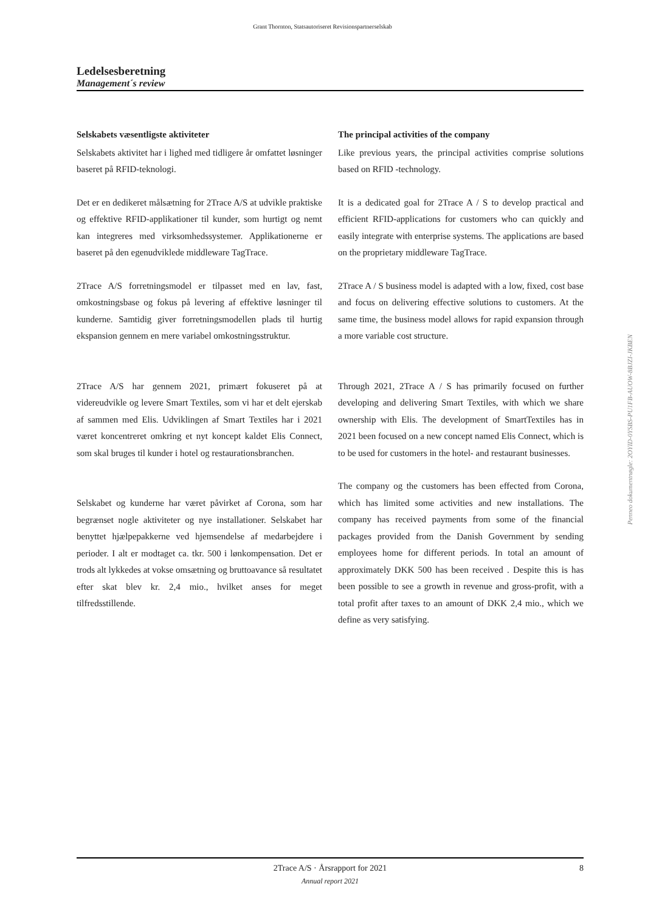Grant Thornton, Statsautoriseret Revisionspartnerselskab
Ledelsesberetning
Management´s review
Selskabets væsentligste aktiviteter
Selskabets aktivitet har i lighed med tidligere år omfattet løsninger baseret på RFID-teknologi.
Det er en dedikeret målsætning for 2Trace A/S at udvikle praktiske og effektive RFID-applikationer til kunder, som hurtigt og nemt kan integreres med virksomhedssystemer. Applikationerne er baseret på den egenudviklede middleware TagTrace.
2Trace A/S forretningsmodel er tilpasset med en lav, fast, omkostningsbase og fokus på levering af effektive løsninger til kunderne. Samtidig giver forretningsmodellen plads til hurtig ekspansion gennem en mere variabel omkostningsstruktur.
2Trace A/S har gennem 2021, primært fokuseret på at videreudvikle og levere Smart Textiles, som vi har et delt ejerskab af sammen med Elis. Udviklingen af Smart Textiles har i 2021 været koncentreret omkring et nyt koncept kaldet Elis Connect, som skal bruges til kunder i hotel og restaurationsbranchen.
Selskabet og kunderne har været påvirket af Corona, som har begrænset nogle aktiviteter og nye installationer. Selskabet har benyttet hjælpepakkerne ved hjemsendelse af medarbejdere i perioder. I alt er modtaget ca. tkr. 500 i lønkompensation. Det er trods alt lykkedes at vokse omsætning og bruttoavance så resultatet efter skat blev kr. 2,4 mio., hvilket anses for meget tilfredsstillende.
The principal activities of the company
Like previous years, the principal activities comprise solutions based on RFID -technology.
It is a dedicated goal for 2Trace A / S to develop practical and efficient RFID-applications for customers who can quickly and easily integrate with enterprise systems. The applications are based on the proprietary middleware TagTrace.
2Trace A / S business model is adapted with a low, fixed, cost base and focus on delivering effective solutions to customers. At the same time, the business model allows for rapid expansion through a more variable cost structure.
Through 2021, 2Trace A / S has primarily focused on further developing and delivering Smart Textiles, with which we share ownership with Elis. The development of SmartTextiles has in 2021 been focused on a new concept named Elis Connect, which is to be used for customers in the hotel- and restaurant businesses.
The company og the customers has been effected from Corona, which has limited some activities and new installations. The company has received payments from some of the financial packages provided from the Danish Government by sending employees home for different periods. In total an amount of approximately DKK 500 has been received . Despite this is has been possible to see a growth in revenue and gross-profit, with a total profit after taxes to an amount of DKK 2,4 mio., which we define as very satisfying.
Penneo dokumentnøgle: 2OYID-0YSBS-PU1FB-AUOW-8BJZI-JKBEN
2Trace A/S · Årsrapport for 2021
8
Annual report 2021